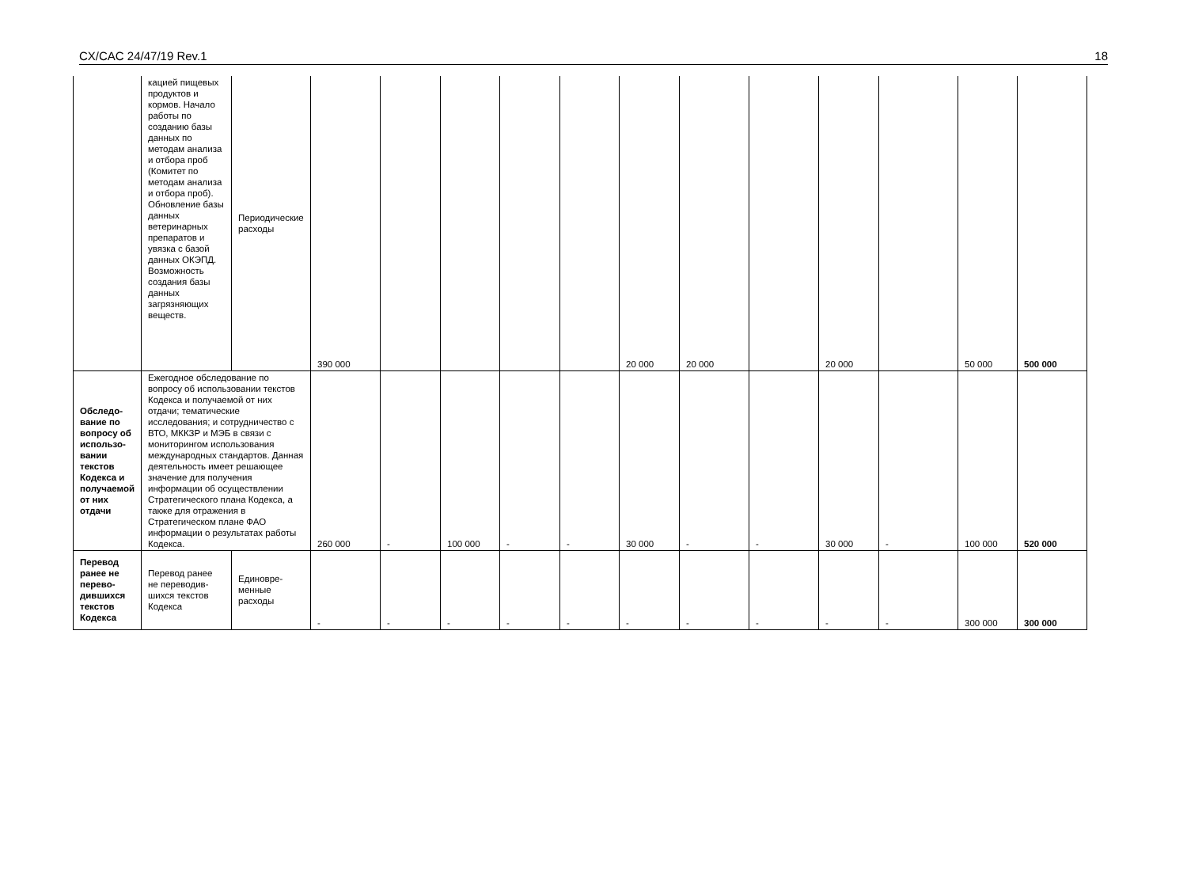CX/CAC 24/47/19 Rev.1 18
| | кацией пищевых продуктов и кормов. Начало работы по созданию базы данных по методам анализа и отбора проб (Комитет по методам анализа и отбора проб). Обновление базы данных ветеринарных препаратов и увязка с базой данных ОКЭПД. Возможность создания базы данных загрязняющих веществ. | Периодические расходы | 390 000 | | | | | 20 000 | 20 000 | | 20 000 | | 50 000 | 500 000 |
| Обследо-вание по вопросу об использо-вании текстов Кодекса и получаемой от них отдачи | Ежегодное обследование по вопросу об использовании текстов Кодекса и получаемой от них отдачи; тематические исследования; и сотрудничество с ВТО, МККЗР и МЭБ в связи с мониторингом использования международных стандартов. Данная деятельность имеет решающее значение для получения информации об осуществлении Стратегического плана Кодекса, а также для отражения в Стратегическом плане ФАО информации о результатах работы Кодекса. | | 260 000 | - | 100 000 | - | - | 30 000 | - | - | 30 000 | - | 100 000 | 520 000 |
| Перевод ранее не перево-дившихся текстов Кодекса | Перевод ранее не переводив-шихся текстов Кодекса | Единовре-менные расходы | - | - | - | - | - | - | - | - | - | - | 300 000 | 300 000 |